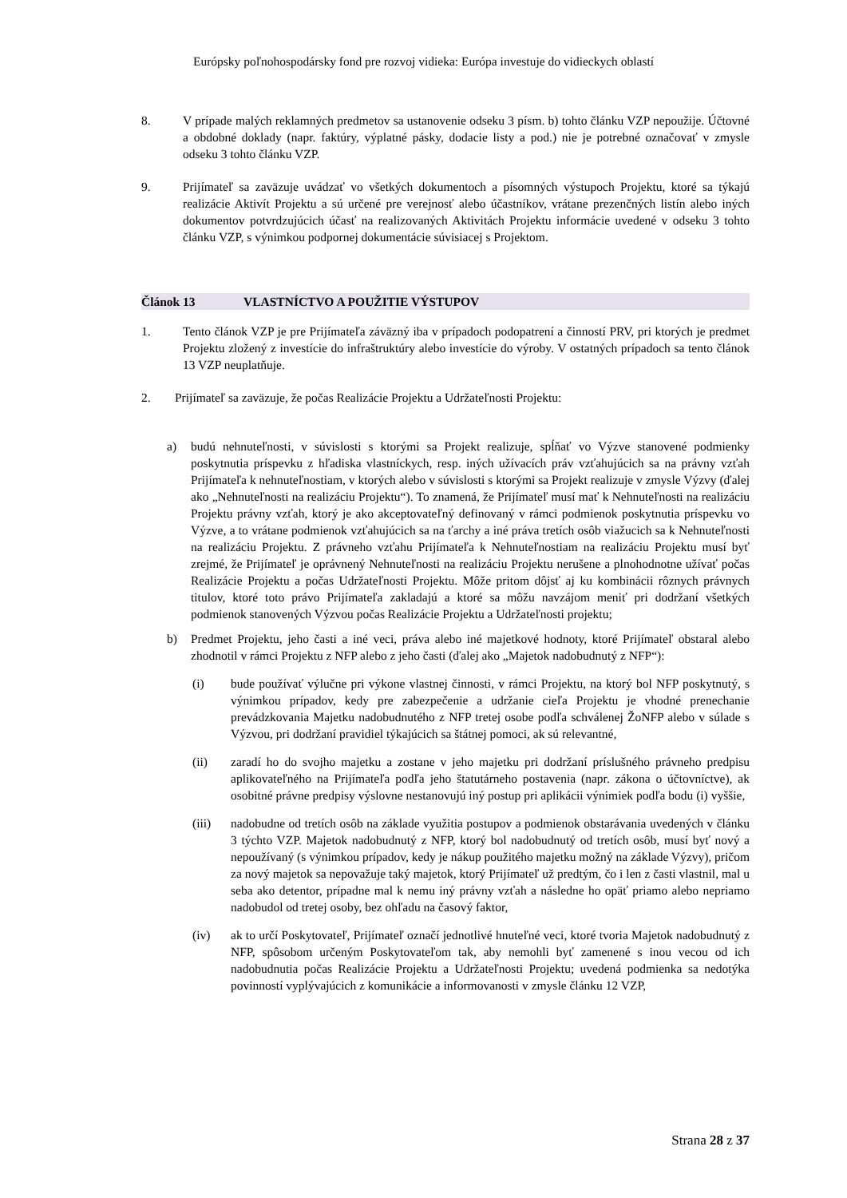Európsky poľnohospodársky fond pre rozvoj vidieka: Európa investuje do vidieckych oblastí
8. V prípade malých reklamných predmetov sa ustanovenie odseku 3 písm. b) tohto článku VZP nepoužije. Účtovné a obdobné doklady (napr. faktúry, výplatné pásky, dodacie listy a pod.) nie je potrebné označovať v zmysle odseku 3 tohto článku VZP.
9. Prijímateľ sa zaväzuje uvádzať vo všetkých dokumentoch a písomných výstupoch Projektu, ktoré sa týkajú realizácie Aktivít Projektu a sú určené pre verejnosť alebo účastníkov, vrátane prezenčných listín alebo iných dokumentov potvrdzujúcich účasť na realizovaných Aktivitách Projektu informácie uvedené v odseku 3 tohto článku VZP, s výnimkou podpornej dokumentácie súvisiacej s Projektom.
Článok 13 VLASTNÍCTVO A POUŽITIE VÝSTUPOV
1. Tento článok VZP je pre Prijímateľa záväzný iba v prípadoch podopatrení a činností PRV, pri ktorých je predmet Projektu zložený z investície do infraštruktúry alebo investície do výroby. V ostatných prípadoch sa tento článok 13 VZP neuplatňuje.
2. Prijímateľ sa zaväzuje, že počas Realizácie Projektu a Udržateľnosti Projektu:
a) budú nehnuteľnosti, v súvislosti s ktorými sa Projekt realizuje, spĺňať vo Výzve stanovené podmienky poskytnutia príspevku z hľadiska vlastníckych, resp. iných užívacích práv vzťahujúcich sa na právny vzťah Prijímateľa k nehnuteľnostiam, v ktorých alebo v súvislosti s ktorými sa Projekt realizuje v zmysle Výzvy (ďalej ako „Nehnuteľnosti na realizáciu Projektu“). To znamená, že Prijímateľ musí mať k Nehnuteľnosti na realizáciu Projektu právny vzťah, ktorý je ako akceptovateľný definovaný v rámci podmienok poskytnutia príspevku vo Výzve, a to vrátane podmienok vzťahujúcich sa na ťarchy a iné práva tretích osôb viažucich sa k Nehnuteľnosti na realizáciu Projektu. Z právneho vzťahu Prijímateľa k Nehnuteľnostiam na realizáciu Projektu musí byť zrejmé, že Prijímateľ je oprávnený Nehnuteľnosti na realizáciu Projektu nerušene a plnohodnotne užívať počas Realizácie Projektu a počas Udržateľnosti Projektu. Môže pritom dôjsť aj ku kombinácii rôznych právnych titulov, ktoré toto právo Prijímateľa zakladajú a ktoré sa môžu navzájom meniť pri dodržaní všetkých podmienok stanovených Výzvou počas Realizácie Projektu a Udržateľnosti projektu;
b) Predmet Projektu, jeho časti a iné veci, práva alebo iné majetkové hodnoty, ktoré Prijímateľ obstaral alebo zhodnotil v rámci Projektu z NFP alebo z jeho časti (ďalej ako „Majetok nadobudnutý z NFP“):
(i) bude používať výlučne pri výkone vlastnej činnosti, v rámci Projektu, na ktorý bol NFP poskytnutý, s výnimkou prípadov, kedy pre zabezpečenie a udržanie cieľa Projektu je vhodné prenechanie prevádzkovania Majetku nadobudnutého z NFP tretej osobe podľa schválenej ŽoNFP alebo v súlade s Výzvou, pri dodržaní pravidiel týkajúcich sa štátnej pomoci, ak sú relevantné,
(ii) zaradí ho do svojho majetku a zostane v jeho majetku pri dodržaní príslušného právneho predpisu aplikovateľného na Prijímateľa podľa jeho štatutárneho postavenia (napr. zákona o účtovníctve), ak osobitné právne predpisy výslovne nestanovujú iný postup pri aplikácii výnimiek podľa bodu (i) vyššie,
(iii) nadobudne od tretích osôb na základe využitia postupov a podmienok obstarávania uvedených v článku 3 týchto VZP. Majetok nadobudnutý z NFP, ktorý bol nadobudnutý od tretích osôb, musí byť nový a nepoužívaný (s výnimkou prípadov, kedy je nákup použitého majetku možný na základe Výzvy), pričom za nový majetok sa nepovažuje taký majetok, ktorý Prijímateľ už predtým, čo i len z časti vlastnil, mal u seba ako detentor, prípadne mal k nemu iný právny vzťah a následne ho opäť priamo alebo nepriamo nadobudol od tretej osoby, bez ohľadu na časový faktor,
(iv) ak to určí Poskytovateľ, Prijímateľ označí jednotlivé hnuteľné veci, ktoré tvoria Majetok nadobudnutý z NFP, spôsobom určeným Poskytovateľom tak, aby nemohli byť zamenené s inou vecou od ich nadobudnutia počas Realizácie Projektu a Udržateľnosti Projektu; uvedená podmienka sa nedotýka povinností vyplývajúcich z komunikácie a informovanosti v zmysle článku 12 VZP,
Strana 28 z 37